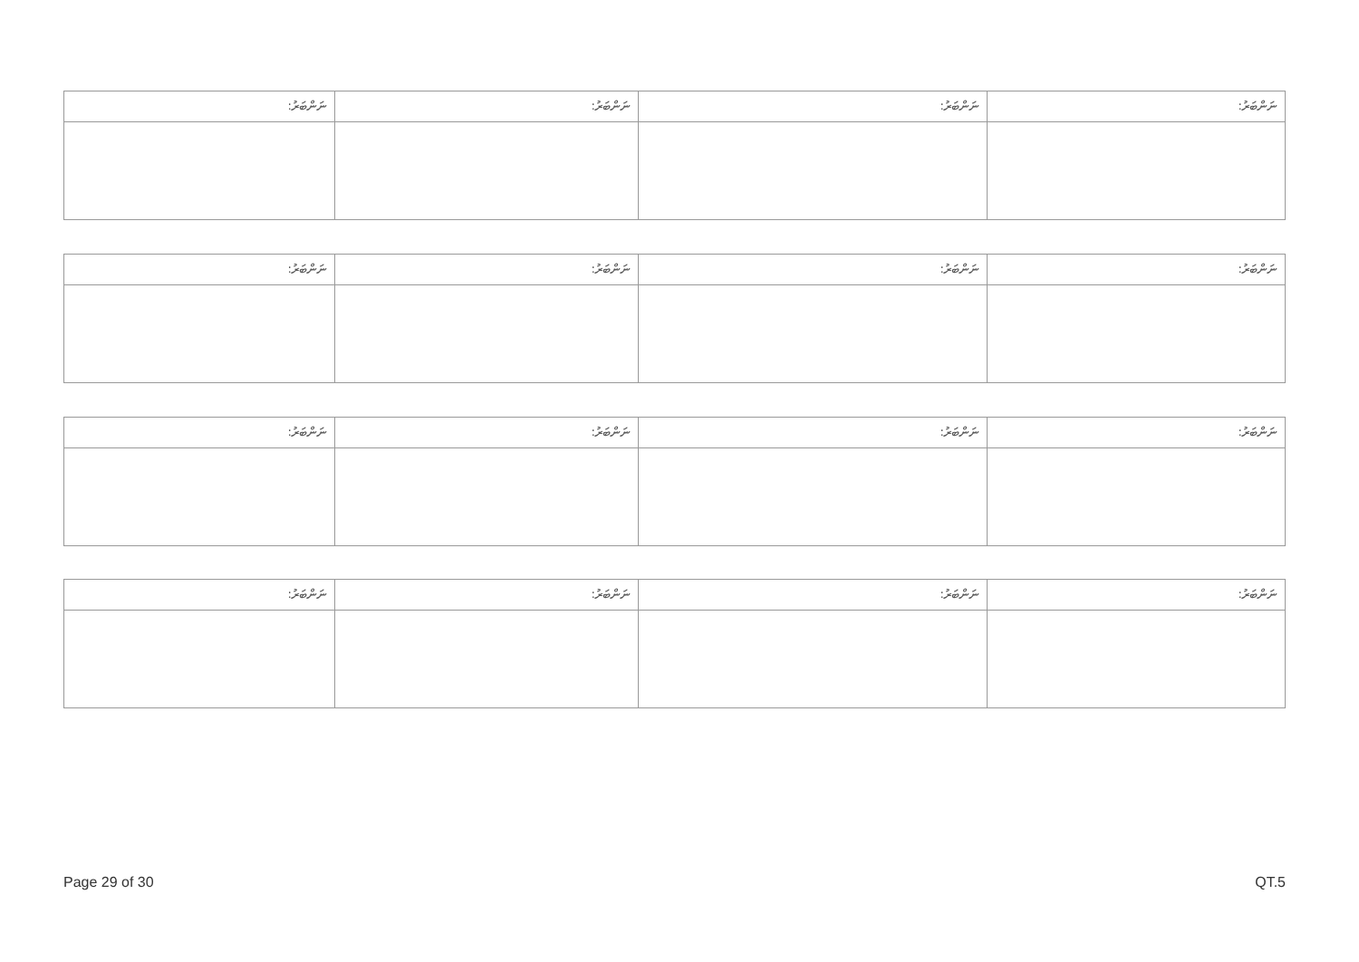| ނަންބަރު: | ނަންބަރު: | ނަންބަރު: | ނަންބަރު: |
| --- | --- | --- | --- |
| ނަންބަރު: | ނަންބަރު: | ނަންބަރު: | ނަންބަރު: |
| --- | --- | --- | --- |
| ނަންބަރު: | ނަންބަރު: | ނަންބަރު: | ނަންބަރު: |
| --- | --- | --- | --- |
| ނަންބަރު: | ނަންބަރު: | ނަންބަރު: | ނަންބަރު: |
| --- | --- | --- | --- |
Page 29 of 30 QT.5